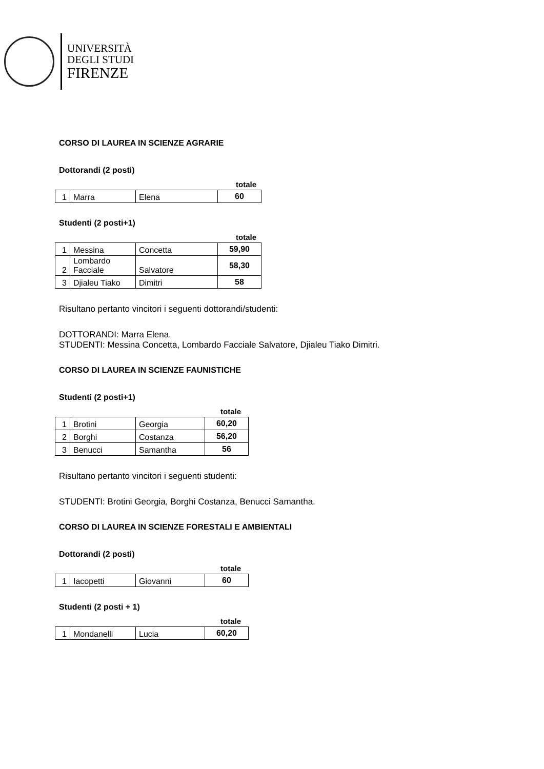UNIVERSITÀ
DEGLI STUDI
FIRENZE
CORSO DI LAUREA IN SCIENZE AGRARIE
Dottorandi (2 posti)
totale
| 1 | Marra | Elena | 60 |
Studenti (2 posti+1)
totale
| 1 | Messina | Concetta | 59,90 |
| 2 | Lombardo Facciale | Salvatore | 58,30 |
| 3 | Djialeu Tiako | Dimitri | 58 |
Risultano pertanto vincitori i seguenti dottorandi/studenti:
DOTTORANDI: Marra Elena.
STUDENTI: Messina Concetta, Lombardo Facciale Salvatore, Djialeu Tiako Dimitri.
CORSO DI LAUREA IN SCIENZE FAUNISTICHE
Studenti (2 posti+1)
totale
| 1 | Brotini | Georgia | 60,20 |
| 2 | Borghi | Costanza | 56,20 |
| 3 | Benucci | Samantha | 56 |
Risultano pertanto vincitori i seguenti studenti:
STUDENTI: Brotini Georgia, Borghi Costanza, Benucci Samantha.
CORSO DI LAUREA IN SCIENZE FORESTALI E AMBIENTALI
Dottorandi (2 posti)
totale
| 1 | Iacopetti | Giovanni | 60 |
Studenti (2 posti + 1)
totale
| 1 | Mondanelli | Lucia | 60,20 |